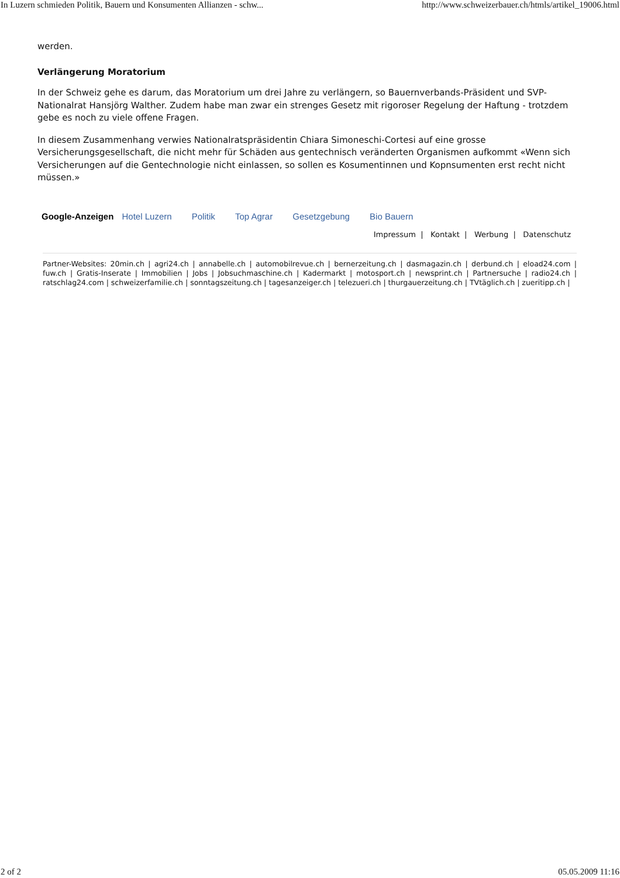In Luzern schmieden Politik, Bauern und Konsumenten Allianzen - schw... http://www.schweizerbauer.ch/htmls/artikel_19006.html
werden.
Verlängerung Moratorium
In der Schweiz gehe es darum, das Moratorium um drei Jahre zu verlängern, so Bauernverbands-Präsident und SVP-Nationalrat Hansjörg Walther. Zudem habe man zwar ein strenges Gesetz mit rigoroser Regelung der Haftung - trotzdem gebe es noch zu viele offene Fragen.
In diesem Zusammenhang verwies Nationalratspräsidentin Chiara Simoneschi-Cortesi auf eine grosse Versicherungsgesellschaft, die nicht mehr für Schäden aus gentechnisch veränderten Organismen aufkommt «Wenn sich Versicherungen auf die Gentechnologie nicht einlassen, so sollen es Kosumentinnen und Kopnsumenten erst recht nicht müssen.»
Google-Anzeigen Hotel Luzern Politik Top Agrar Gesetzgebung Bio Bauern
Impressum | Kontakt | Werbung | Datenschutz
Partner-Websites: 20min.ch | agri24.ch | annabelle.ch | automobilrevue.ch | bernerzeitung.ch | dasmagazin.ch | derbund.ch | eload24.com | fuw.ch | Gratis-Inserate | Immobilien | Jobs | Jobsuchmaschine.ch | Kadermarkt | motosport.ch | newsprint.ch | Partnersuche | radio24.ch | ratschlag24.com | schweizerfamilie.ch | sonntagszeitung.ch | tagesanzeiger.ch | telezueri.ch | thurgauerzeitung.ch | TVtäglich.ch | zueritipp.ch |
2 of 2 05.05.2009 11:16